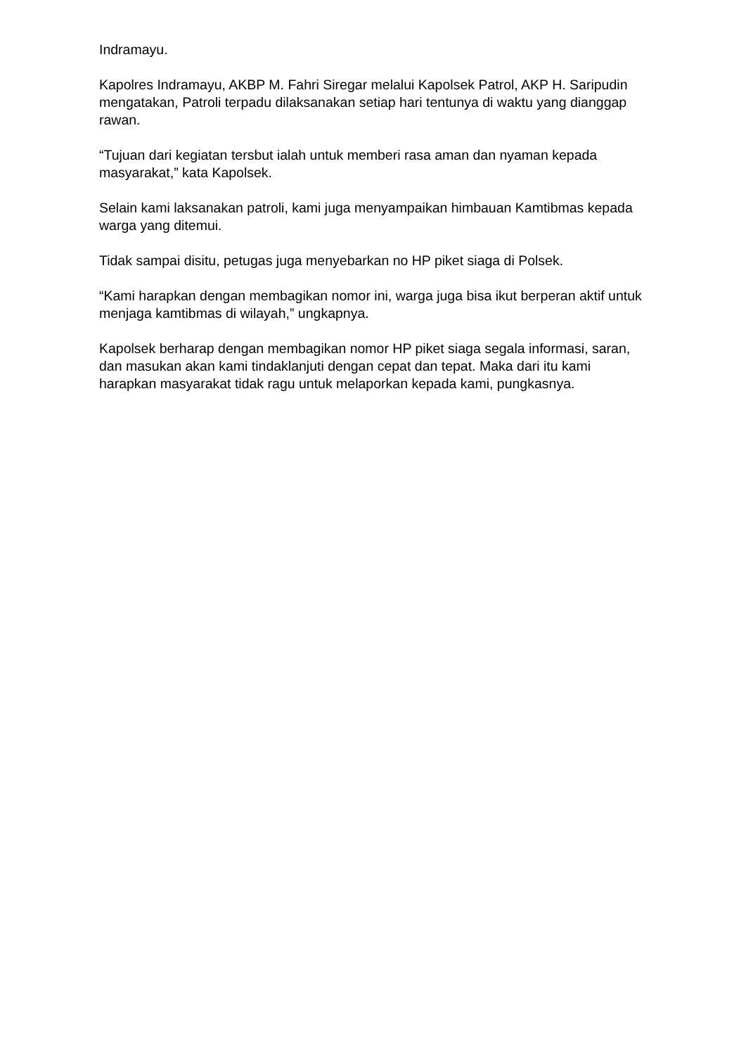Indramayu.
Kapolres Indramayu, AKBP M. Fahri Siregar melalui Kapolsek Patrol, AKP H. Saripudin mengatakan, Patroli terpadu dilaksanakan setiap hari tentunya di waktu yang dianggap rawan.
“Tujuan dari kegiatan tersbut ialah untuk memberi rasa aman dan nyaman kepada masyarakat,” kata Kapolsek.
Selain kami laksanakan patroli, kami juga menyampaikan himbauan Kamtibmas kepada warga yang ditemui.
Tidak sampai disitu, petugas juga menyebarkan no HP piket siaga di Polsek.
“Kami harapkan dengan membagikan nomor ini, warga juga bisa ikut berperan aktif untuk menjaga kamtibmas di wilayah,” ungkapnya.
Kapolsek berharap dengan membagikan nomor HP piket siaga segala informasi, saran, dan masukan akan kami tindaklanjuti dengan cepat dan tepat. Maka dari itu kami harapkan masyarakat tidak ragu untuk melaporkan kepada kami, pungkasnya.